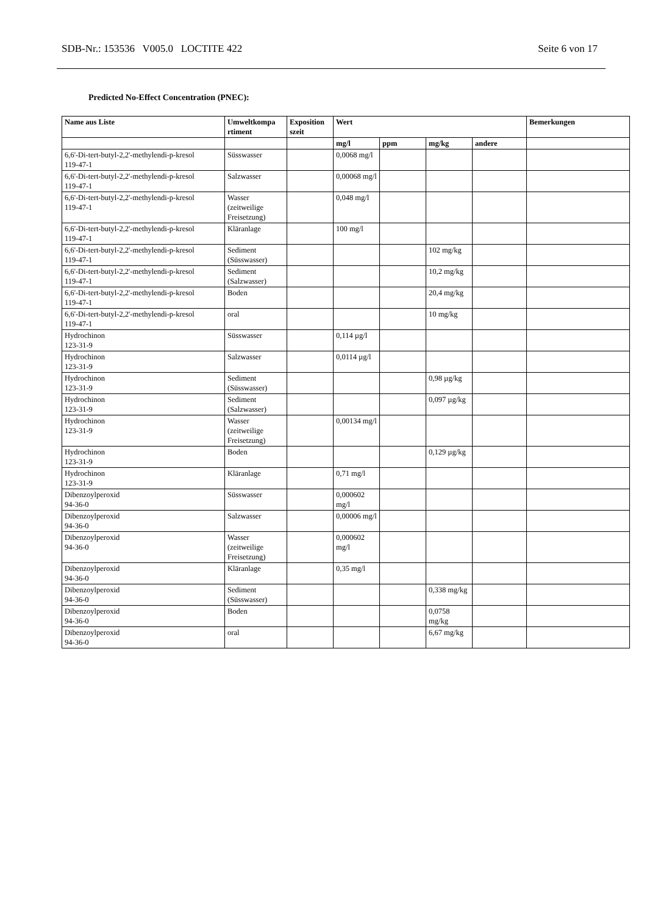SDB-Nr.: 153536 V005.0 LOCTITE 422 Seite 6 von 17
Predicted No-Effect Concentration (PNEC):
| Name aus Liste | Umweltkompa rtiment | Exposition szeit | Wert | | | | Bemerkungen |
| --- | --- | --- | --- | --- | --- | --- | --- |
| | | | mg/l | ppm | mg/kg | andere | |
| 6,6'-Di-tert-butyl-2,2'-methylendi-p-kresol 119-47-1 | Süsswasser | | 0,0068 mg/l | | | | |
| 6,6'-Di-tert-butyl-2,2'-methylendi-p-kresol 119-47-1 | Salzwasser | | 0,00068 mg/l | | | | |
| 6,6'-Di-tert-butyl-2,2'-methylendi-p-kresol 119-47-1 | Wasser (zeitweilige Freisetzung) | | 0,048 mg/l | | | | |
| 6,6'-Di-tert-butyl-2,2'-methylendi-p-kresol 119-47-1 | Kläranlage | | 100 mg/l | | | | |
| 6,6'-Di-tert-butyl-2,2'-methylendi-p-kresol 119-47-1 | Sediment (Süsswasser) | | | | 102 mg/kg | | |
| 6,6'-Di-tert-butyl-2,2'-methylendi-p-kresol 119-47-1 | Sediment (Salzwasser) | | | | 10,2 mg/kg | | |
| 6,6'-Di-tert-butyl-2,2'-methylendi-p-kresol 119-47-1 | Boden | | | | 20,4 mg/kg | | |
| 6,6'-Di-tert-butyl-2,2'-methylendi-p-kresol 119-47-1 | oral | | | | 10 mg/kg | | |
| Hydrochinon 123-31-9 | Süsswasser | | 0,114 µg/l | | | | |
| Hydrochinon 123-31-9 | Salzwasser | | 0,0114 µg/l | | | | |
| Hydrochinon 123-31-9 | Sediment (Süsswasser) | | | | 0,98 µg/kg | | |
| Hydrochinon 123-31-9 | Sediment (Salzwasser) | | | | 0,097 µg/kg | | |
| Hydrochinon 123-31-9 | Wasser (zeitweilige Freisetzung) | | 0,00134 mg/l | | | | |
| Hydrochinon 123-31-9 | Boden | | | | 0,129 µg/kg | | |
| Hydrochinon 123-31-9 | Kläranlage | | 0,71 mg/l | | | | |
| Dibenzoylperoxid 94-36-0 | Süsswasser | | 0,000602 mg/l | | | | |
| Dibenzoylperoxid 94-36-0 | Salzwasser | | 0,00006 mg/l | | | | |
| Dibenzoylperoxid 94-36-0 | Wasser (zeitweilige Freisetzung) | | 0,000602 mg/l | | | | |
| Dibenzoylperoxid 94-36-0 | Kläranlage | | 0,35 mg/l | | | | |
| Dibenzoylperoxid 94-36-0 | Sediment (Süsswasser) | | | | 0,338 mg/kg | | |
| Dibenzoylperoxid 94-36-0 | Boden | | | | 0,0758 mg/kg | | |
| Dibenzoylperoxid 94-36-0 | oral | | | | 6,67 mg/kg | | |